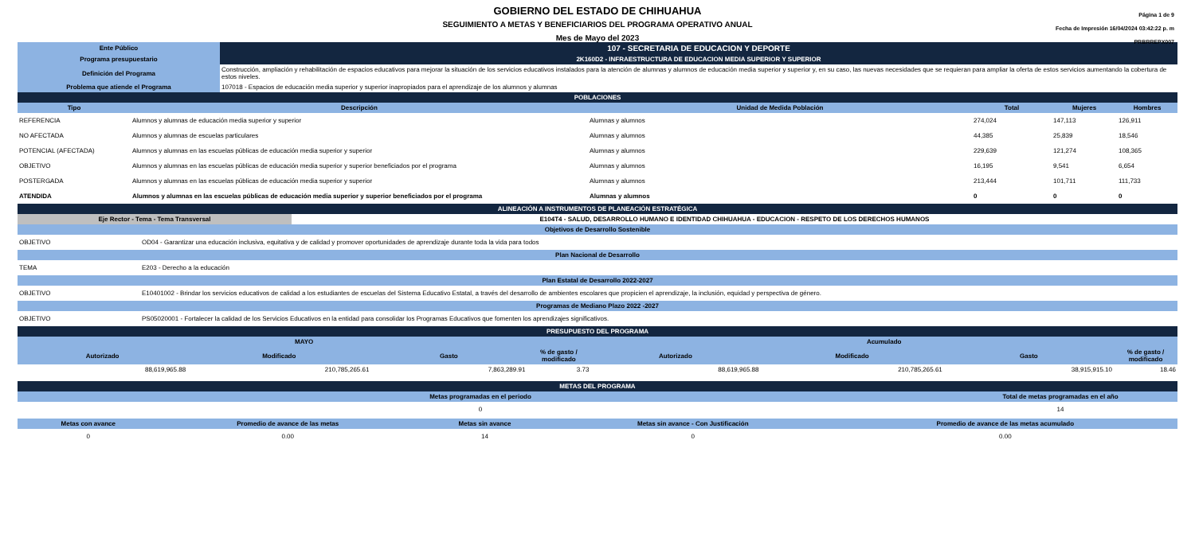GOBIERNO DEL ESTADO DE CHIHUAHUA
SEGUIMIENTO A METAS Y BENEFICIARIOS DEL PROGRAMA OPERATIVO ANUAL
Mes de Mayo del 2023
Página 1 de 9
Fecha de Impresión 16/04/2024 03:42:22 p. m
PRBRREPX007
| Ente Público | 107 - SECRETARIA DE EDUCACION Y DEPORTE |
| Programa presupuestario | 2K160D2 - INFRAESTRUCTURA DE EDUCACION MEDIA SUPERIOR Y SUPERIOR |
| Definición del Programa | Construcción, ampliación y rehabilitación de espacios educativos para mejorar la situación de los servicios educativos instalados para la atención de alumnas y alumnos de educación media superior y superior y, en su caso, las nuevas necesidades que se requieran para ampliar la oferta de estos servicios aumentando la cobertura de estos niveles. |
| Problema que atiende el Programa | 107018 - Espacios de educación media superior y superior inapropiados para el aprendizaje de los alumnos y alumnas |
| POBLACIONES | | | | | |
| Tipo | Descripción | Unidad de Medida Población | Total | Mujeres | Hombres |
| REFERENCIA | Alumnos y alumnas de educación media superior y superior | Alumnas y alumnos | 274,024 | 147,113 | 126,911 |
| NO AFECTADA | Alumnos y alumnas de escuelas particulares | Alumnas y alumnos | 44,385 | 25,839 | 18,546 |
| POTENCIAL (AFECTADA) | Alumnos y alumnas en las escuelas públicas de educación media superior y superior | Alumnas y alumnos | 229,639 | 121,274 | 108,365 |
| OBJETIVO | Alumnos y alumnas en las escuelas públicas de educación media superior y superior beneficiados por el programa | Alumnas y alumnos | 16,195 | 9,541 | 6,654 |
| POSTERGADA | Alumnos y alumnas en las escuelas públicas de educación media superior y superior | Alumnas y alumnos | 213,444 | 101,711 | 111,733 |
| ATENDIDA | Alumnos y alumnas en las escuelas públicas de educación media superior y superior beneficiados por el programa | Alumnas y alumnos | 0 | 0 | 0 |
| ALINEACIÓN A INSTRUMENTOS DE PLANEACIÓN ESTRATÉGICA | |
| Eje Rector - Tema - Tema Transversal | E104T4 - SALUD, DESARROLLO HUMANO E IDENTIDAD CHIHUAHUA - EDUCACION - RESPETO DE LOS DERECHOS HUMANOS |
| Objetivos de Desarrollo Sostenible | |
| OBJETIVO | OD04 - Garantizar una educación inclusiva, equitativa y de calidad y promover oportunidades de aprendizaje durante toda la vida para todos |
| Plan Nacional de Desarrollo | |
| TEMA | E203 - Derecho a la educación |
| Plan Estatal de Desarrollo 2022-2027 | |
| OBJETIVO | E10401002 - Brindar los servicios educativos de calidad a los estudiantes de escuelas del Sistema Educativo Estatal, a través del desarrollo de ambientes escolares que propicien el aprendizaje, la inclusión, equidad y perspectiva de género. |
| Programas de Mediano Plazo 2022 -2027 | |
| OBJETIVO | PS05020001 - Fortalecer la calidad de los Servicios Educativos en la entidad para consolidar los Programas Educativos que fomenten los aprendizajes significativos. |
| PRESUPUESTO DEL PROGRAMA | | | | | | | |
| MAYO | | | | Acumulado | | | |
| Autorizado | Modificado | Gasto | % de gasto / modificado | Autorizado | Modificado | Gasto | % de gasto / modificado |
| 88,619,965.88 | 210,785,265.61 | 7,863,289.91 | 3.73 | 88,619,965.88 | 210,785,265.61 | 38,915,915.10 | 18.46 |
| METAS DEL PROGRAMA | |
| Metas programadas en el periodo | Total de metas programadas en el año |
| 0 | 14 |
| Metas con avance | Promedio de avance de las metas | Metas sin avance | Metas sin avance - Con Justificación | Promedio de avance de las metas acumulado |
| --- | --- | --- | --- | --- |
| 0 | 0.00 | 14 | 0 | 0.00 |